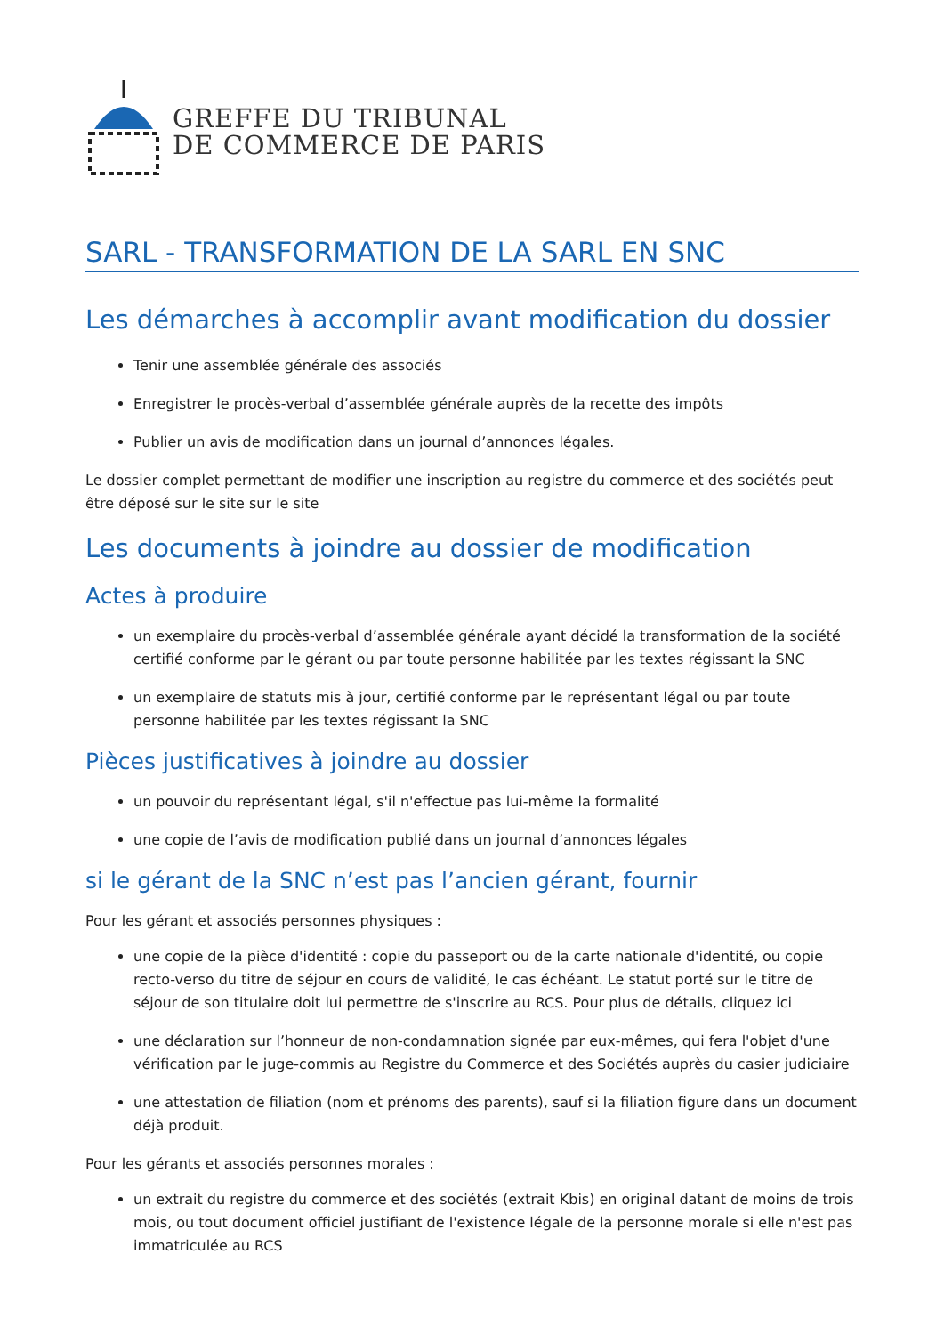GREFFE DU TRIBUNAL
DE COMMERCE DE PARIS
SARL - TRANSFORMATION DE LA SARL EN SNC
Les démarches à accomplir avant modification du dossier
Tenir une assemblée générale des associés
Enregistrer le procès-verbal d’assemblée générale auprès de la recette des impôts
Publier un avis de modification dans un journal d’annonces légales.
Le dossier complet permettant de modifier une inscription au registre du commerce et des sociétés peut être déposé sur le site sur le site
Les documents à joindre au dossier de modification
Actes à produire
un exemplaire du procès-verbal d’assemblée générale ayant décidé la transformation de la société certifié conforme par le gérant ou par toute personne habilitée par les textes régissant la SNC
un exemplaire de statuts mis à jour, certifié conforme par le représentant légal ou par toute personne habilitée par les textes régissant la SNC
Pièces justificatives à joindre au dossier
un pouvoir du représentant légal, s'il n'effectue pas lui-même la formalité
une copie de l’avis de modification publié dans un journal d’annonces légales
si le gérant de la SNC n’est pas l’ancien gérant, fournir
Pour les gérant et associés personnes physiques :
une copie de la pièce d'identité : copie du passeport ou de la carte nationale d'identité, ou copie recto-verso du titre de séjour en cours de validité, le cas échéant. Le statut porté sur le titre de séjour de son titulaire doit lui permettre de s'inscrire au RCS. Pour plus de détails, cliquez ici
une déclaration sur l’honneur de non-condamnation signée par eux-mêmes, qui fera l'objet d'une vérification par le juge-commis au Registre du Commerce et des Sociétés auprès du casier judiciaire
une attestation de filiation (nom et prénoms des parents), sauf si la filiation figure dans un document déjà produit.
Pour les gérants et associés personnes morales :
un extrait du registre du commerce et des sociétés (extrait Kbis) en original datant de moins de trois mois, ou tout document officiel justifiant de l'existence légale de la personne morale si elle n'est pas immatriculée au RCS